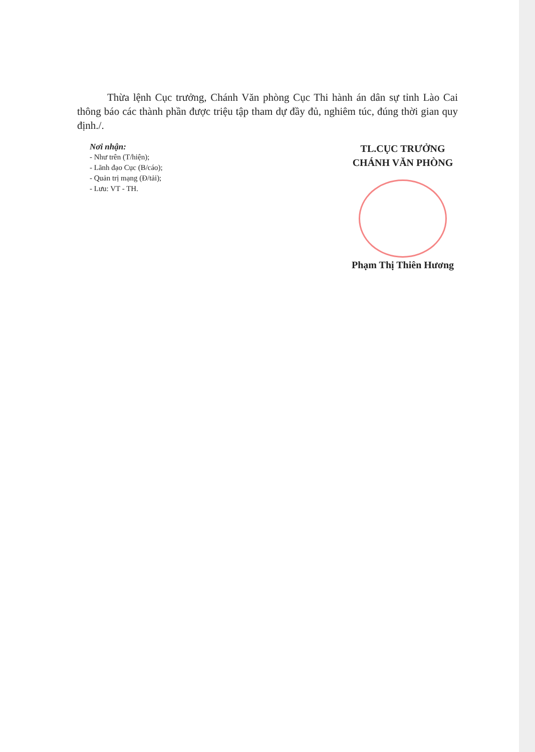Thừa lệnh Cục trưởng, Chánh Văn phòng Cục Thi hành án dân sự tỉnh Lào Cai thông báo các thành phần được triệu tập tham dự đầy đủ, nghiêm túc, đúng thời gian quy định./.
Nơi nhận:
- Như trên (T/hiện);
- Lãnh đạo Cục (B/cáo);
- Quản trị mạng (Đ/tải);
- Lưu: VT - TH.
TL.CỤC TRƯỞNG
CHÁNH VĂN PHÒNG
Phạm Thị Thiên Hương